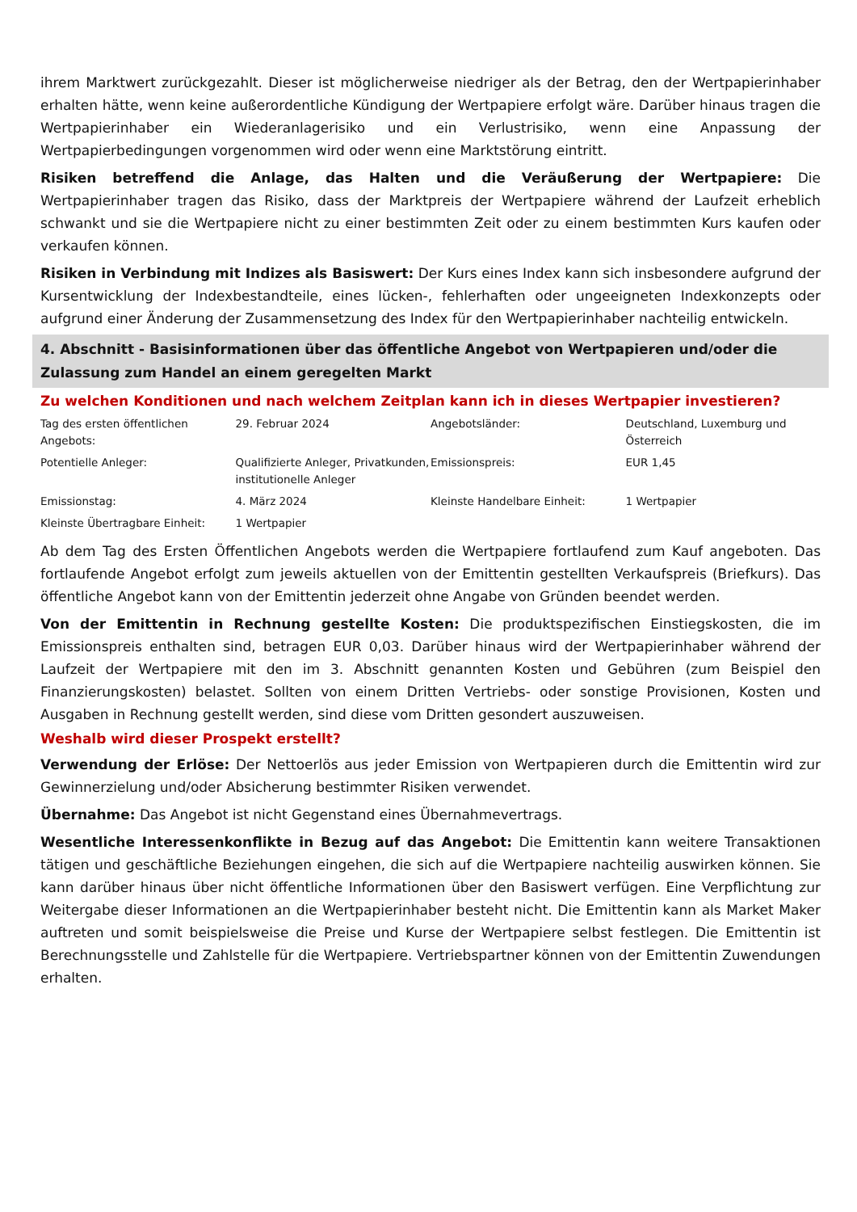ihrem Marktwert zurückgezahlt. Dieser ist möglicherweise niedriger als der Betrag, den der Wertpapierinhaber erhalten hätte, wenn keine außerordentliche Kündigung der Wertpapiere erfolgt wäre. Darüber hinaus tragen die Wertpapierinhaber ein Wiederanlagerisiko und ein Verlustrisiko, wenn eine Anpassung der Wertpapierbedingungen vorgenommen wird oder wenn eine Marktstörung eintritt.
Risiken betreffend die Anlage, das Halten und die Veräußerung der Wertpapiere: Die Wertpapierinhaber tragen das Risiko, dass der Marktpreis der Wertpapiere während der Laufzeit erheblich schwankt und sie die Wertpapiere nicht zu einer bestimmten Zeit oder zu einem bestimmten Kurs kaufen oder verkaufen können.
Risiken in Verbindung mit Indizes als Basiswert: Der Kurs eines Index kann sich insbesondere aufgrund der Kursentwicklung der Indexbestandteile, eines lücken-, fehlerhaften oder ungeeigneten Indexkonzepts oder aufgrund einer Änderung der Zusammensetzung des Index für den Wertpapierinhaber nachteilig entwickeln.
4. Abschnitt - Basisinformationen über das öffentliche Angebot von Wertpapieren und/oder die Zulassung zum Handel an einem geregelten Markt
Zu welchen Konditionen und nach welchem Zeitplan kann ich in dieses Wertpapier investieren?
| Tag des ersten öffentlichen Angebots: | 29. Februar 2024 | Angebotsländer: | Deutschland, Luxemburg und Österreich |
| Potentielle Anleger: | Qualifizierte Anleger, Privatkunden, institutionelle Anleger | Emissionspreis: | EUR 1,45 |
| Emissionstag: | 4. März 2024 | Kleinste Handelbare Einheit: | 1 Wertpapier |
| Kleinste Übertragbare Einheit: | 1 Wertpapier | | |
Ab dem Tag des Ersten Öffentlichen Angebots werden die Wertpapiere fortlaufend zum Kauf angeboten. Das fortlaufende Angebot erfolgt zum jeweils aktuellen von der Emittentin gestellten Verkaufspreis (Briefkurs). Das öffentliche Angebot kann von der Emittentin jederzeit ohne Angabe von Gründen beendet werden.
Von der Emittentin in Rechnung gestellte Kosten: Die produktspezifischen Einstiegskosten, die im Emissionspreis enthalten sind, betragen EUR 0,03. Darüber hinaus wird der Wertpapierinhaber während der Laufzeit der Wertpapiere mit den im 3. Abschnitt genannten Kosten und Gebühren (zum Beispiel den Finanzierungskosten) belastet. Sollten von einem Dritten Vertriebs- oder sonstige Provisionen, Kosten und Ausgaben in Rechnung gestellt werden, sind diese vom Dritten gesondert auszuweisen.
Weshalb wird dieser Prospekt erstellt?
Verwendung der Erlöse: Der Nettoerlös aus jeder Emission von Wertpapieren durch die Emittentin wird zur Gewinnerzielung und/oder Absicherung bestimmter Risiken verwendet.
Übernahme: Das Angebot ist nicht Gegenstand eines Übernahmevertrags.
Wesentliche Interessenkonflikte in Bezug auf das Angebot: Die Emittentin kann weitere Transaktionen tätigen und geschäftliche Beziehungen eingehen, die sich auf die Wertpapiere nachteilig auswirken können. Sie kann darüber hinaus über nicht öffentliche Informationen über den Basiswert verfügen. Eine Verpflichtung zur Weitergabe dieser Informationen an die Wertpapierinhaber besteht nicht. Die Emittentin kann als Market Maker auftreten und somit beispielsweise die Preise und Kurse der Wertpapiere selbst festlegen. Die Emittentin ist Berechnungsstelle und Zahlstelle für die Wertpapiere. Vertriebspartner können von der Emittentin Zuwendungen erhalten.